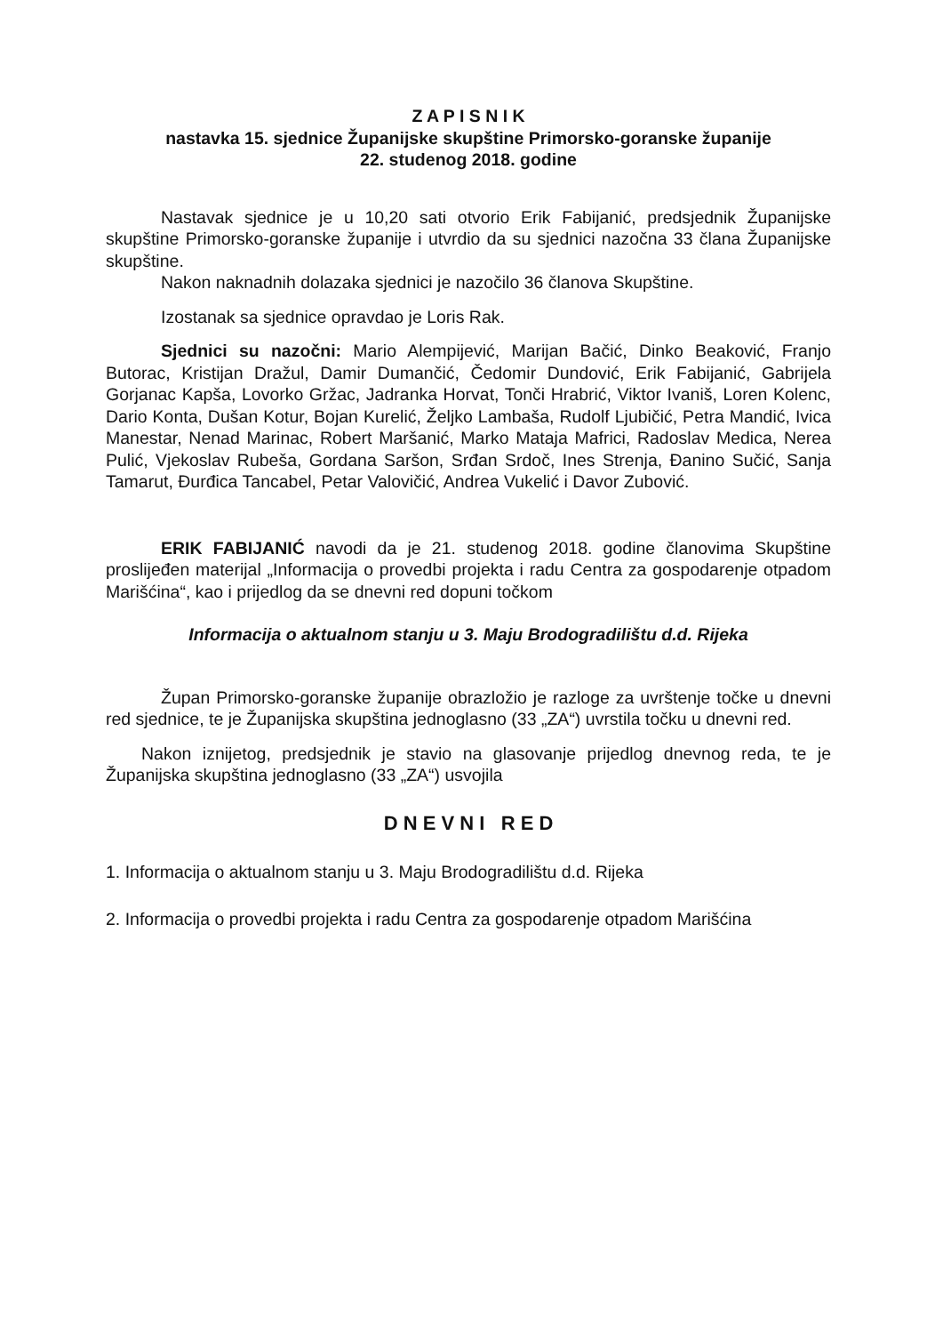Z A P I S N I K
nastavka 15. sjednice Županijske skupštine Primorsko-goranske županije
22. studenog 2018. godine
Nastavak sjednice je u 10,20 sati otvorio Erik Fabijanić, predsjednik Županijske skupštine Primorsko-goranske županije i utvrdio da su sjednici nazočna 33 člana Županijske skupštine.
Nakon naknadnih dolazaka sjednici je nazočilo 36 članova Skupštine.
Izostanak sa sjednice opravdao je Loris Rak.
Sjednici su nazočni: Mario Alempijević, Marijan Bačić, Dinko Beaković, Franjo Butorac, Kristijan Dražul, Damir Dumančić, Čedomir Dundović, Erik Fabijanić, Gabrijela Gorjanac Kapša, Lovorko Gržac, Jadranka Horvat, Tonči Hrabrić, Viktor Ivaniš, Loren Kolenc, Dario Konta, Dušan Kotur, Bojan Kurelić, Željko Lambaša, Rudolf Ljubičić, Petra Mandić, Ivica Manestar, Nenad Marinac, Robert Maršanić, Marko Mataja Mafrici, Radoslav Medica, Nerea Pulić, Vjekoslav Rubeša, Gordana Saršon, Srđan Srdoč, Ines Strenja, Đanino Sučić, Sanja Tamarut, Đurđica Tancabel, Petar Valovičić, Andrea Vukelić i Davor Zubović.
ERIK FABIJANIĆ navodi da je 21. studenog 2018. godine članovima Skupštine proslijeđen materijal „Informacija o provedbi projekta i radu Centra za gospodarenje otpadom Marišćina“, kao i prijedlog da se dnevni red dopuni točkom
Informacija o aktualnom stanju u 3. Maju Brodogradilištu d.d. Rijeka
Župan Primorsko-goranske županije obrazložio je razloge za uvrštenje točke u dnevni red sjednice, te je Županijska skupština jednoglasno (33 „ZA“) uvrstila točku u dnevni red.
Nakon iznijetog, predsjednik je stavio na glasovanje prijedlog dnevnog reda, te je Županijska skupština jednoglasno (33 „ZA“) usvojila
D N E V N I R E D
1. Informacija o aktualnom stanju u 3. Maju Brodogradilištu d.d. Rijeka
2. Informacija o provedbi projekta i radu Centra za gospodarenje otpadom Marišćina